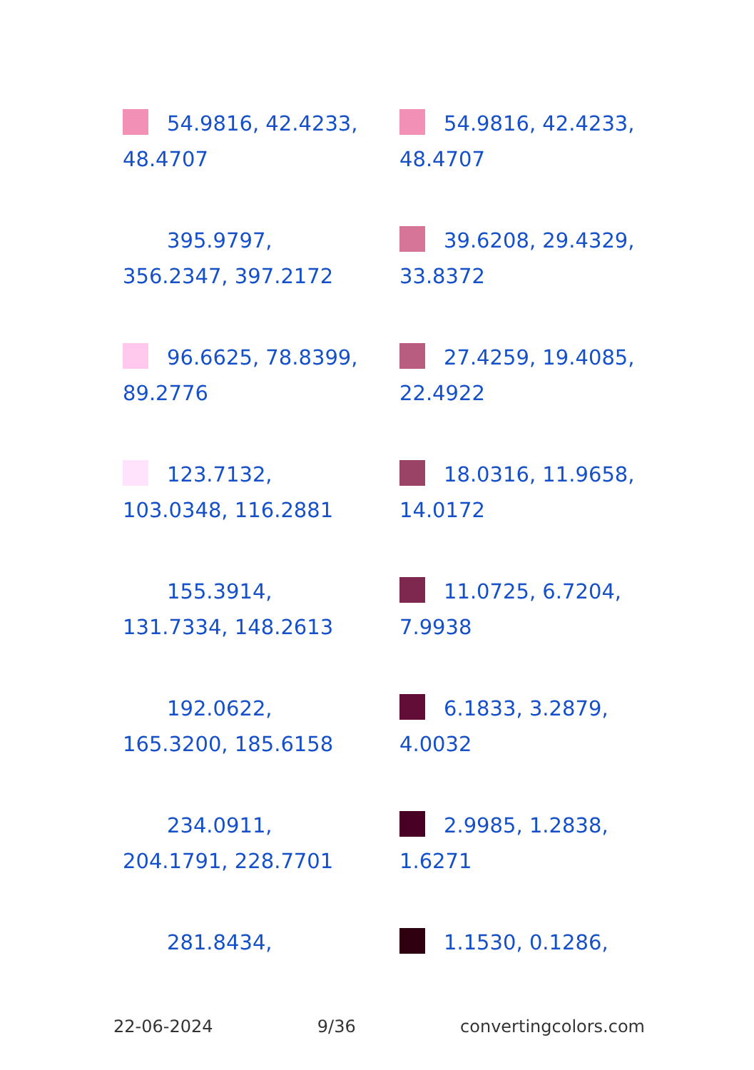54.9816, 42.4233, 48.4707
54.9816, 42.4233, 48.4707
395.9797, 356.2347, 397.2172
39.6208, 29.4329, 33.8372
96.6625, 78.8399, 89.2776
27.4259, 19.4085, 22.4922
123.7132, 103.0348, 116.2881
18.0316, 11.9658, 14.0172
155.3914, 131.7334, 148.2613
11.0725, 6.7204, 7.9938
192.0622, 165.3200, 185.6158
6.1833, 3.2879, 4.0032
234.0911, 204.1791, 228.7701
2.9985, 1.2838, 1.6271
281.8434,
1.1530, 0.1286,
22-06-2024 9/36 convertingcolors.com